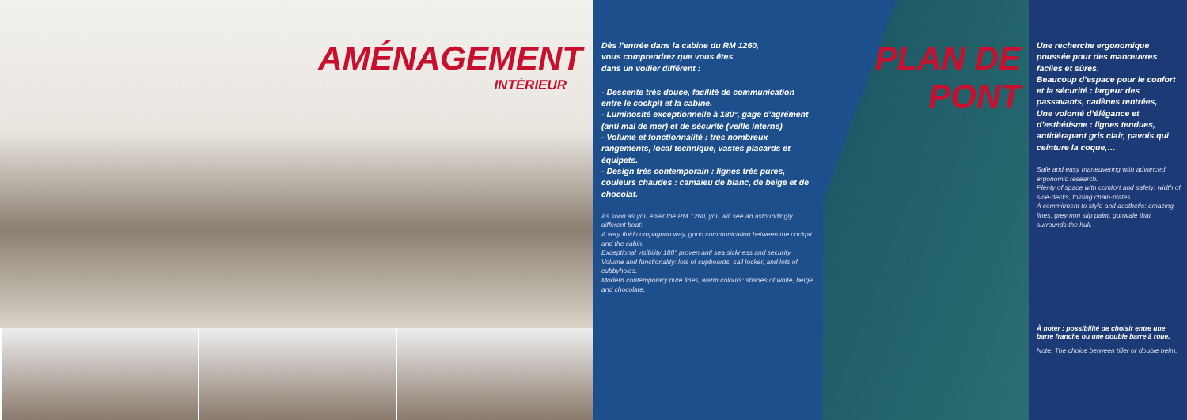AMÉNAGEMENT
INTÉRIEUR
Dès l’entrée dans la cabine du RM 1260,
vous comprendrez que vous êtes
dans un voilier différent :
- Descente très douce, facilité de communication entre le cockpit et la cabine.
- Luminosité exceptionnelle à 180°, gage d’agrément (anti mal de mer) et de sécurité (veille interne)
- Volume et fonctionnalité : très nombreux rangements, local technique, vastes placards et équipets.
- Design très contemporain : lignes très pures, couleurs chaudes : camaïeu de blanc, de beige et de chocolat.
As soon as you enter the RM 1260, you will see an astoundingly different boat:
A very fluid compagnon way, good communication between the cockpit and the cabin.
Exceptional visibility 180° proven anti sea sickness and security.
Volume and functionality: lots of cupboards, sail locker, and lots of cubbyholes.
Modern contemporary pure lines, warm colours: shades of white, beige and chocolate.
PLAN DE PONT
Une recherche ergonomique poussée pour des manœuvres faciles et sûres.
Beaucoup d’espace pour le confort et la sécurité : largeur des passavants, cadènes rentrées,
Une volonté d’élégance et d’esthétisme : lignes tendues, antidérapant gris clair, pavois qui ceinture la coque,…
Safe and easy maneuvering with advanced ergonomic research.
Plenty of space with comfort and safety: width of side-decks, folding chain-plates.
A commitment to style and aesthetic: amazing lines, grey non slip paint, gunwale that surrounds the hull.
À noter : possibilité de choisir entre une barre franche ou une double barre à roue.
Note: The choice between tiller or double helm.